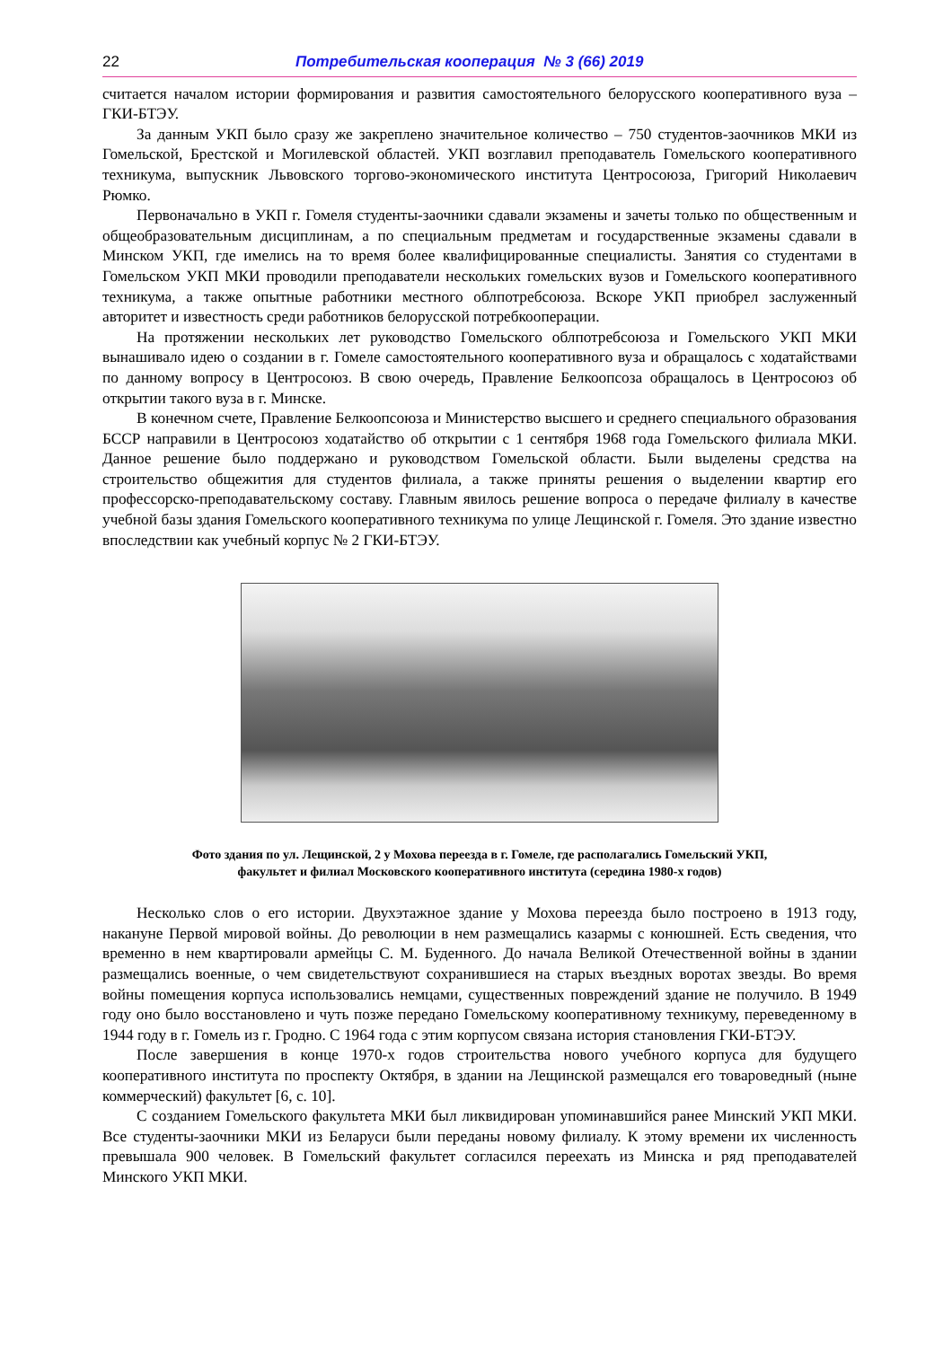22 Потребительская кооперация № 3 (66) 2019
считается началом истории формирования и развития самостоятельного белорусского кооперативного вуза – ГКИ-БТЭУ.
За данным УКП было сразу же закреплено значительное количество – 750 студентов-заочников МКИ из Гомельской, Брестской и Могилевской областей. УКП возглавил преподаватель Гомельского кооперативного техникума, выпускник Львовского торгово-экономического института Центросоюза, Григорий Николаевич Рюмко.
Первоначально в УКП г. Гомеля студенты-заочники сдавали экзамены и зачеты только по общественным и общеобразовательным дисциплинам, а по специальным предметам и государственные экзамены сдавали в Минском УКП, где имелись на то время более квалифицированные специалисты. Занятия со студентами в Гомельском УКП МКИ проводили преподаватели нескольких гомельских вузов и Гомельского кооперативного техникума, а также опытные работники местного облпотребсоюза. Вскоре УКП приобрел заслуженный авторитет и известность среди работников белорусской потребкооперации.
На протяжении нескольких лет руководство Гомельского облпотребсоюза и Гомельского УКП МКИ вынашивало идею о создании в г. Гомеле самостоятельного кооперативного вуза и обращалось с ходатайствами по данному вопросу в Центросоюз. В свою очередь, Правление Белкоопсоза обращалось в Центросоюз об открытии такого вуза в г. Минске.
В конечном счете, Правление Белкоопсоюза и Министерство высшего и среднего специального образования БССР направили в Центросоюз ходатайство об открытии с 1 сентября 1968 года Гомельского филиала МКИ. Данное решение было поддержано и руководством Гомельской области. Были выделены средства на строительство общежития для студентов филиала, а также приняты решения о выделении квартир его профессорско-преподавательскому составу. Главным явилось решение вопроса о передаче филиалу в качестве учебной базы здания Гомельского кооперативного техникума по улице Лещинской г. Гомеля. Это здание известно впоследствии как учебный корпус № 2 ГКИ-БТЭУ.
Фото здания по ул. Лещинской, 2 у Мохова переезда в г. Гомеле, где располагались Гомельский УКП,
факультет и филиал Московского кооперативного института (середина 1980-х годов)
Несколько слов о его истории. Двухэтажное здание у Мохова переезда было построено в 1913 году, накануне Первой мировой войны. До революции в нем размещались казармы с конюшней. Есть сведения, что временно в нем квартировали армейцы С. М. Буденного. До начала Великой Отечественной войны в здании размещались военные, о чем свидетельствуют сохранившиеся на старых въездных воротах звезды. Во время войны помещения корпуса использовались немцами, существенных повреждений здание не получило. В 1949 году оно было восстановлено и чуть позже передано Гомельскому кооперативному техникуму, переведенному в 1944 году в г. Гомель из г. Гродно. С 1964 года с этим корпусом связана история становления ГКИ-БТЭУ.
После завершения в конце 1970-х годов строительства нового учебного корпуса для будущего кооперативного института по проспекту Октября, в здании на Лещинской размещался его товароведный (ныне коммерческий) факультет [6, с. 10].
С созданием Гомельского факультета МКИ был ликвидирован упоминавшийся ранее Минский УКП МКИ. Все студенты-заочники МКИ из Беларуси были переданы новому филиалу. К этому времени их численность превышала 900 человек. В Гомельский факультет согласился переехать из Минска и ряд преподавателей Минского УКП МКИ.